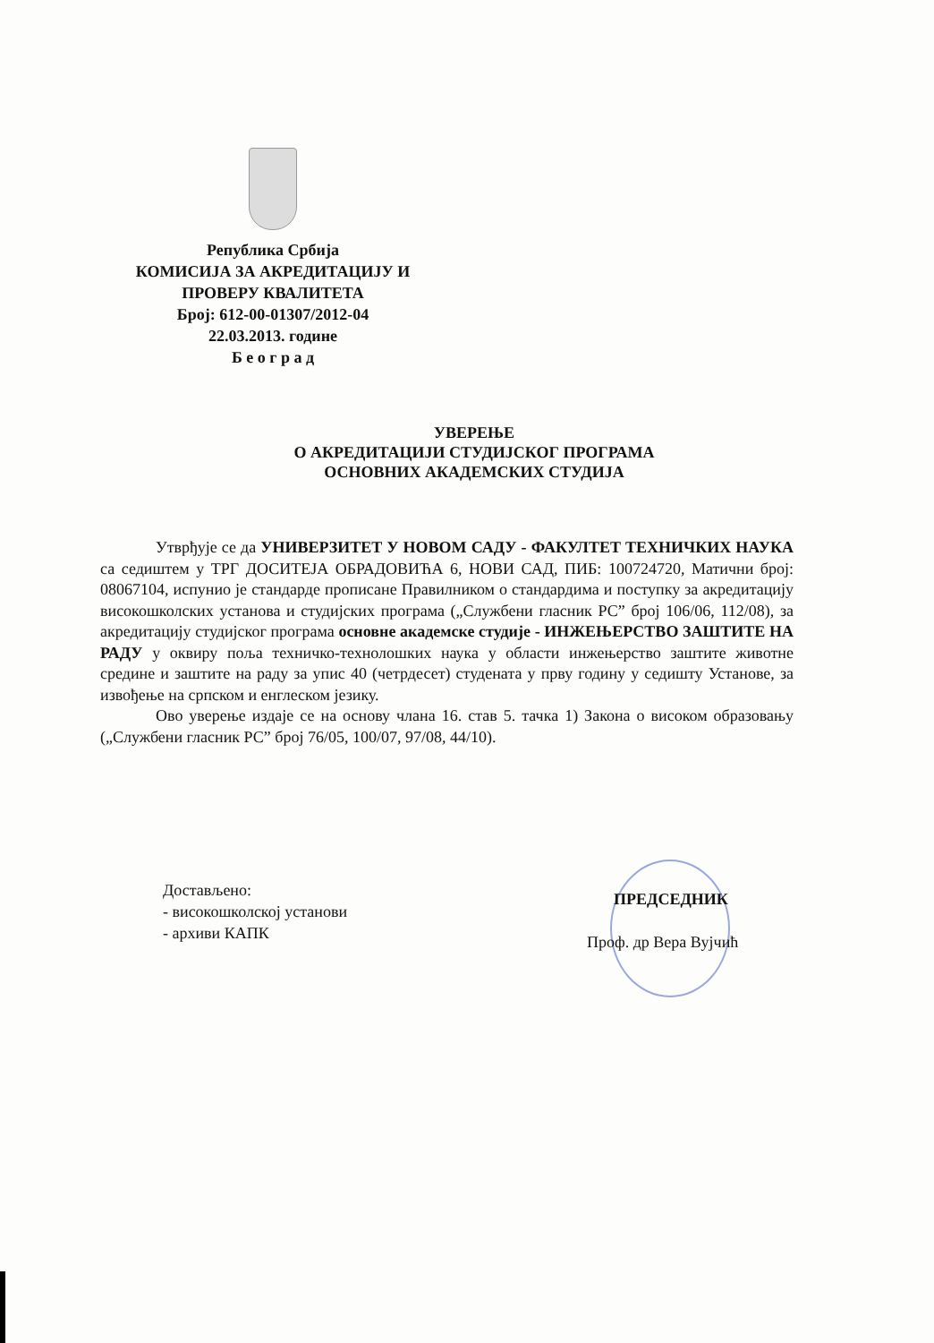Република Србија
КОМИСИЈА ЗА АКРЕДИТАЦИЈУ И
ПРОВЕРУ КВАЛИТЕТА
Број: 612-00-01307/2012-04
22.03.2013. године
Б е о г р а д
УВЕРЕЊЕ
О АКРЕДИТАЦИЈИ СТУДИЈСКОГ ПРОГРАМА
ОСНОВНИХ АКАДЕМСКИХ СТУДИЈА
Утврђује се да УНИВЕРЗИТЕТ У НОВОМ САДУ - ФАКУЛТЕТ ТЕХНИЧКИХ НАУКА са седиштем у ТРГ ДОСИТЕЈА ОБРАДОВИЋА 6, НОВИ САД, ПИБ: 100724720, Матични број: 08067104, испунио је стандарде прописане Правилником о стандардима и поступку за акредитацију високошколских установа и студијских програма („Службени гласник РС” број 106/06, 112/08), за акредитацију студијског програма основне академске студије - ИНЖЕЊЕРСТВО ЗАШТИТЕ НА РАДУ у оквиру поља техничко-технолошких наука у области инжењерство заштите животне средине и заштите на раду за упис 40 (четрдесет) студената у прву годину у седишту Установе, за извођење на српском и енглеском језику.
Ово уверење издаје се на основу члана 16. став 5. тачка 1) Закона о високом образовању („Службени гласник РС” број 76/05, 100/07, 97/08, 44/10).
Достављено:
- високошколској установи
- архиви КАПК
ПРЕДСЕДНИК
Проф. др Вера Вујчић